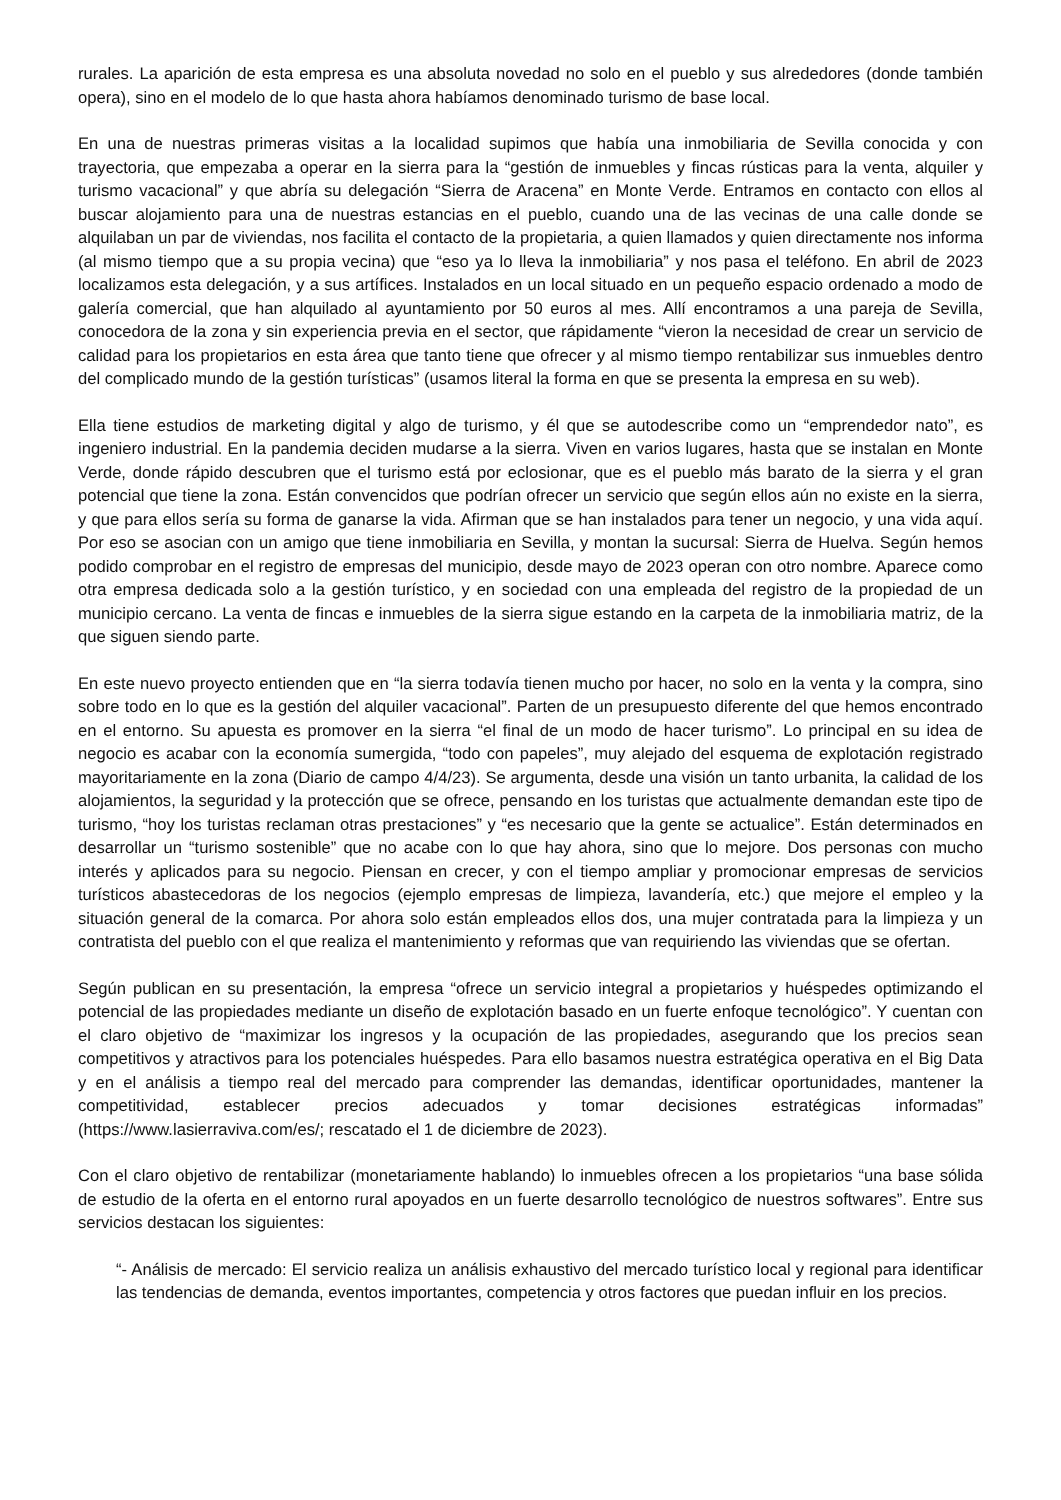rurales. La aparición de esta empresa es una absoluta novedad no solo en el pueblo y sus alrededores (donde también opera), sino en el modelo de lo que hasta ahora habíamos denominado turismo de base local.
En una de nuestras primeras visitas a la localidad supimos que había una inmobiliaria de Sevilla conocida y con trayectoria, que empezaba a operar en la sierra para la “gestión de inmuebles y fincas rústicas para la venta, alquiler y turismo vacacional” y que abría su delegación “Sierra de Aracena” en Monte Verde. Entramos en contacto con ellos al buscar alojamiento para una de nuestras estancias en el pueblo, cuando una de las vecinas de una calle donde se alquilaban un par de viviendas, nos facilita el contacto de la propietaria, a quien llamados y quien directamente nos informa (al mismo tiempo que a su propia vecina) que “eso ya lo lleva la inmobiliaria” y nos pasa el teléfono. En abril de 2023 localizamos esta delegación, y a sus artífices. Instalados en un local situado en un pequeño espacio ordenado a modo de galería comercial, que han alquilado al ayuntamiento por 50 euros al mes. Allí encontramos a una pareja de Sevilla, conocedora de la zona y sin experiencia previa en el sector, que rápidamente “vieron la necesidad de crear un servicio de calidad para los propietarios en esta área que tanto tiene que ofrecer y al mismo tiempo rentabilizar sus inmuebles dentro del complicado mundo de la gestión turísticas” (usamos literal la forma en que se presenta la empresa en su web).
Ella tiene estudios de marketing digital y algo de turismo, y él que se autodescribe como un “emprendedor nato”, es ingeniero industrial. En la pandemia deciden mudarse a la sierra. Viven en varios lugares, hasta que se instalan en Monte Verde, donde rápido descubren que el turismo está por eclosionar, que es el pueblo más barato de la sierra y el gran potencial que tiene la zona. Están convencidos que podrían ofrecer un servicio que según ellos aún no existe en la sierra, y que para ellos sería su forma de ganarse la vida. Afirman que se han instalados para tener un negocio, y una vida aquí. Por eso se asocian con un amigo que tiene inmobiliaria en Sevilla, y montan la sucursal: Sierra de Huelva. Según hemos podido comprobar en el registro de empresas del municipio, desde mayo de 2023 operan con otro nombre. Aparece como otra empresa dedicada solo a la gestión turístico, y en sociedad con una empleada del registro de la propiedad de un municipio cercano. La venta de fincas e inmuebles de la sierra sigue estando en la carpeta de la inmobiliaria matriz, de la que siguen siendo parte.
En este nuevo proyecto entienden que en “la sierra todavía tienen mucho por hacer, no solo en la venta y la compra, sino sobre todo en lo que es la gestión del alquiler vacacional”. Parten de un presupuesto diferente del que hemos encontrado en el entorno. Su apuesta es promover en la sierra “el final de un modo de hacer turismo”. Lo principal en su idea de negocio es acabar con la economía sumergida, “todo con papeles”, muy alejado del esquema de explotación registrado mayoritariamente en la zona (Diario de campo 4/4/23). Se argumenta, desde una visión un tanto urbanita, la calidad de los alojamientos, la seguridad y la protección que se ofrece, pensando en los turistas que actualmente demandan este tipo de turismo, “hoy los turistas reclaman otras prestaciones” y “es necesario que la gente se actualice”. Están determinados en desarrollar un “turismo sostenible” que no acabe con lo que hay ahora, sino que lo mejore. Dos personas con mucho interés y aplicados para su negocio. Piensan en crecer, y con el tiempo ampliar y promocionar empresas de servicios turísticos abastecedoras de los negocios (ejemplo empresas de limpieza, lavandería, etc.) que mejore el empleo y la situación general de la comarca. Por ahora solo están empleados ellos dos, una mujer contratada para la limpieza y un contratista del pueblo con el que realiza el mantenimiento y reformas que van requiriendo las viviendas que se ofertan.
Según publican en su presentación, la empresa “ofrece un servicio integral a propietarios y huéspedes optimizando el potencial de las propiedades mediante un diseño de explotación basado en un fuerte enfoque tecnológico”. Y cuentan con el claro objetivo de “maximizar los ingresos y la ocupación de las propiedades, asegurando que los precios sean competitivos y atractivos para los potenciales huéspedes. Para ello basamos nuestra estratégica operativa en el Big Data y en el análisis a tiempo real del mercado para comprender las demandas, identificar oportunidades, mantener la competitividad, establecer precios adecuados y tomar decisiones estratégicas informadas” (https://www.lasierraviva.com/es/; rescatado el 1 de diciembre de 2023).
Con el claro objetivo de rentabilizar (monetariamente hablando) lo inmuebles ofrecen a los propietarios “una base sólida de estudio de la oferta en el entorno rural apoyados en un fuerte desarrollo tecnológico de nuestros softwares”. Entre sus servicios destacan los siguientes:
“- Análisis de mercado: El servicio realiza un análisis exhaustivo del mercado turístico local y regional para identificar las tendencias de demanda, eventos importantes, competencia y otros factores que puedan influir en los precios.